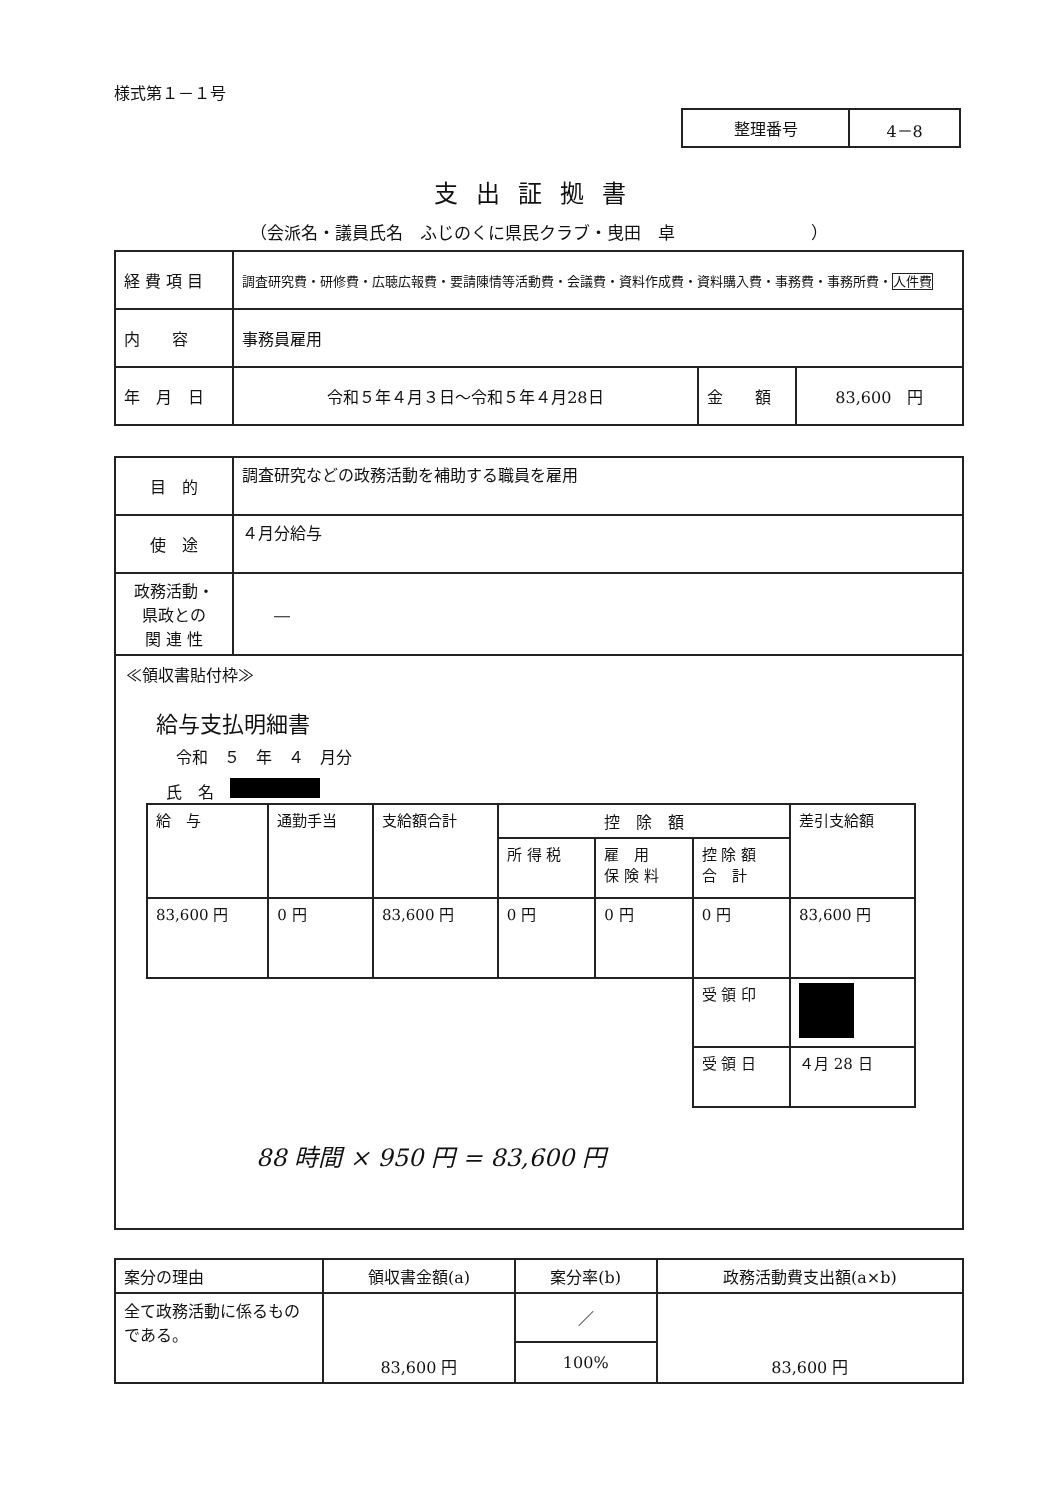様式第１－１号
| 整理番号 | 4－8 |
支出証拠書
（会派名・議員氏名　ふじのくに県民クラブ・曳田　卓　　　　　　　　）
| 経 費 項 目 | 調査研究費・研修費・広聴広報費・要請陳情等活動費・会議費・資料作成費・資料購入費・事務費・事務所費・ 人件費 | | |
| 内 容 | 事務員雇用 | | |
| 年 月 日 | 令和５年４月３日～令和５年４月28日 | 金 額 | 83,600 円 |
| 目 的 | 調査研究などの政務活動を補助する職員を雇用 |
| 使 途 | ４月分給与 |
| 政務活動・ 県政との 関 連 性 | ― |
≪領収書貼付枠≫
給与支払明細書
令和　５　年　４　月分
氏　名　
| 給 与 | 通勤手当 | 支給額合計 | 控 除 額 | | | 差引支給額 |
| | | | 所 得 税 | 雇 用 保 険 料 | 控 除 額 合 計 | |
| 83,600 円 | 0 円 | 83,600 円 | 0 円 | 0 円 | 0 円 | 83,600 円 |
| | | | | | 受 領 印 | |
| | | | | | 受 領 日 | ４月 28 日 |
88 時間 × 950 円 = 83,600 円
| 案分の理由 | 領収書金額(a) | 案分率(b) | 政務活動費支出額(a×b) |
| 全て政務活動に係るものである。 | 83,600 円 | ／ | 83,600 円 |
| | | 100% | |